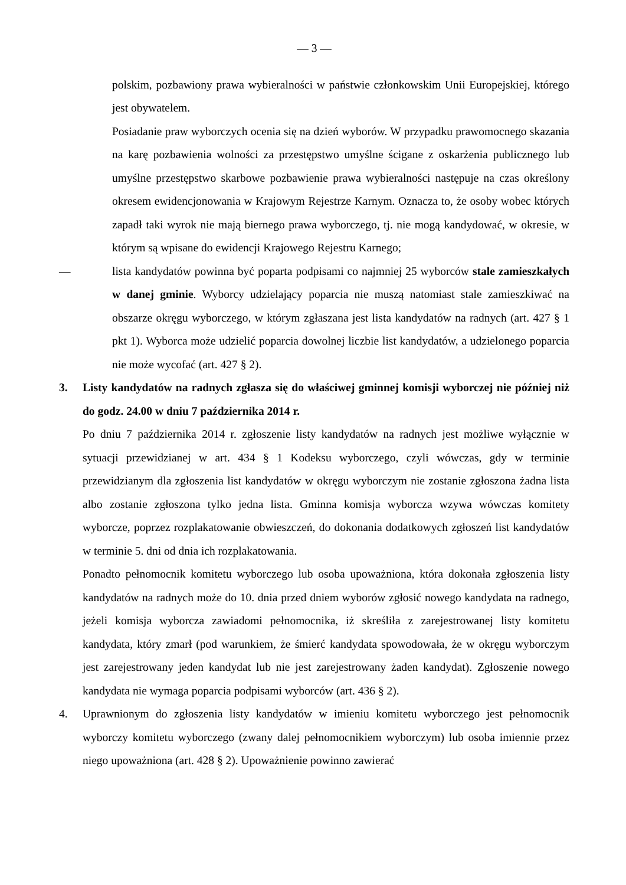— 3 —
polskim, pozbawiony prawa wybieralności w państwie członkowskim Unii Europejskiej, którego jest obywatelem.
Posiadanie praw wyborczych ocenia się na dzień wyborów. W przypadku prawomocnego skazania na karę pozbawienia wolności za przestępstwo umyślne ścigane z oskarżenia publicznego lub umyślne przestępstwo skarbowe pozbawienie prawa wybieralności następuje na czas określony okresem ewidencjonowania w Krajowym Rejestrze Karnym. Oznacza to, że osoby wobec których zapadł taki wyrok nie mają biernego prawa wyborczego, tj. nie mogą kandydować, w okresie, w którym są wpisane do ewidencji Krajowego Rejestru Karnego;
— lista kandydatów powinna być poparta podpisami co najmniej 25 wyborców stale zamieszkałych w danej gminie. Wyborcy udzielający poparcia nie muszą natomiast stale zamieszkiwać na obszarze okręgu wyborczego, w którym zgłaszana jest lista kandydatów na radnych (art. 427 § 1 pkt 1). Wyborca może udzielić poparcia dowolnej liczbie list kandydatów, a udzielonego poparcia nie może wycofać (art. 427 § 2).
3. Listy kandydatów na radnych zgłasza się do właściwej gminnej komisji wyborczej nie później niż do godz. 24.00 w dniu 7 października 2014 r.
Po dniu 7 października 2014 r. zgłoszenie listy kandydatów na radnych jest możliwe wyłącznie w sytuacji przewidzianej w art. 434 § 1 Kodeksu wyborczego, czyli wówczas, gdy w terminie przewidzianym dla zgłoszenia list kandydatów w okręgu wyborczym nie zostanie zgłoszona żadna lista albo zostanie zgłoszona tylko jedna lista. Gminna komisja wyborcza wzywa wówczas komitety wyborcze, poprzez rozplakatowanie obwieszczeń, do dokonania dodatkowych zgłoszeń list kandydatów w terminie 5. dni od dnia ich rozplakatowania.
Ponadto pełnomocnik komitetu wyborczego lub osoba upoważniona, która dokonała zgłoszenia listy kandydatów na radnych może do 10. dnia przed dniem wyborów zgłosić nowego kandydata na radnego, jeżeli komisja wyborcza zawiadomi pełnomocnika, iż skreśliła z zarejestrowanej listy komitetu kandydata, który zmarł (pod warunkiem, że śmierć kandydata spowodowała, że w okręgu wyborczym jest zarejestrowany jeden kandydat lub nie jest zarejestrowany żaden kandydat). Zgłoszenie nowego kandydata nie wymaga poparcia podpisami wyborców (art. 436 § 2).
4. Uprawnionym do zgłoszenia listy kandydatów w imieniu komitetu wyborczego jest pełnomocnik wyborczy komitetu wyborczego (zwany dalej pełnomocnikiem wyborczym) lub osoba imiennie przez niego upoważniona (art. 428 § 2). Upoważnienie powinno zawierać